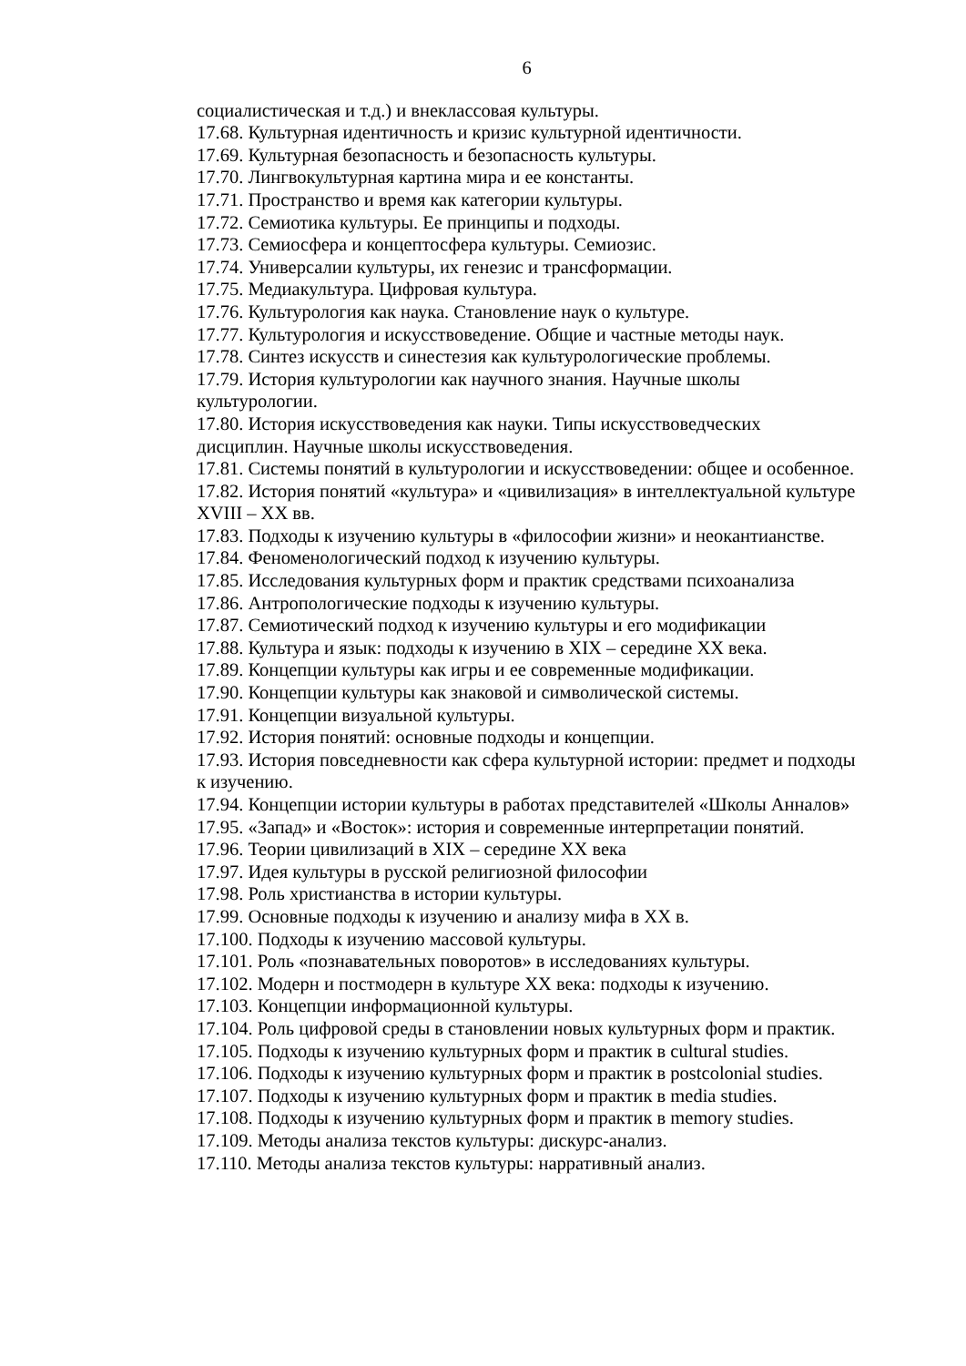6
социалистическая и т.д.) и внеклассовая культуры.
17.68. Культурная идентичность и кризис культурной идентичности.
17.69. Культурная безопасность и безопасность культуры.
17.70. Лингвокультурная картина мира и ее константы.
17.71. Пространство и время как категории культуры.
17.72. Семиотика культуры. Ее принципы и подходы.
17.73. Семиосфера и концептосфера культуры. Семиозис.
17.74. Универсалии культуры, их генезис и трансформации.
17.75. Медиакультура. Цифровая культура.
17.76. Культурология как наука. Становление наук о культуре.
17.77. Культурология и искусствоведение. Общие и частные методы наук.
17.78. Синтез искусств и синестезия как культурологические проблемы.
17.79. История культурологии как научного знания. Научные школы культурологии.
17.80. История искусствоведения как науки. Типы искусствоведческих дисциплин. Научные школы искусствоведения.
17.81. Системы понятий в культурологии и искусствоведении: общее и особенное.
17.82. История понятий «культура» и «цивилизация» в интеллектуальной культуре XVIII – XX вв.
17.83. Подходы к изучению культуры в «философии жизни» и неокантианстве.
17.84. Феноменологический подход к изучению культуры.
17.85. Исследования культурных форм и практик средствами психоанализа
17.86. Антропологические подходы к изучению культуры.
17.87. Семиотический подход к изучению культуры и его модификации
17.88. Культура и язык: подходы к изучению в XIX – середине XX века.
17.89. Концепции культуры как игры и ее современные модификации.
17.90. Концепции культуры как знаковой и символической системы.
17.91. Концепции визуальной культуры.
17.92. История понятий: основные подходы и концепции.
17.93. История повседневности как сфера культурной истории: предмет и подходы к изучению.
17.94. Концепции истории культуры в работах представителей «Школы Анналов»
17.95. «Запад» и «Восток»: история и современные интерпретации понятий.
17.96. Теории цивилизаций в XIX – середине XX века
17.97. Идея культуры в русской религиозной философии
17.98. Роль христианства в истории культуры.
17.99. Основные подходы к изучению и анализу мифа в XX в.
17.100. Подходы к изучению массовой культуры.
17.101. Роль «познавательных поворотов» в исследованиях культуры.
17.102. Модерн и постмодерн в культуре XX века: подходы к изучению.
17.103. Концепции информационной культуры.
17.104. Роль цифровой среды в становлении новых культурных форм и практик.
17.105. Подходы к изучению культурных форм и практик в cultural studies.
17.106. Подходы к изучению культурных форм и практик в postcolonial studies.
17.107. Подходы к изучению культурных форм и практик в media studies.
17.108. Подходы к изучению культурных форм и практик в memory studies.
17.109. Методы анализа текстов культуры: дискурс-анализ.
17.110. Методы анализа текстов культуры: нарративный анализ.